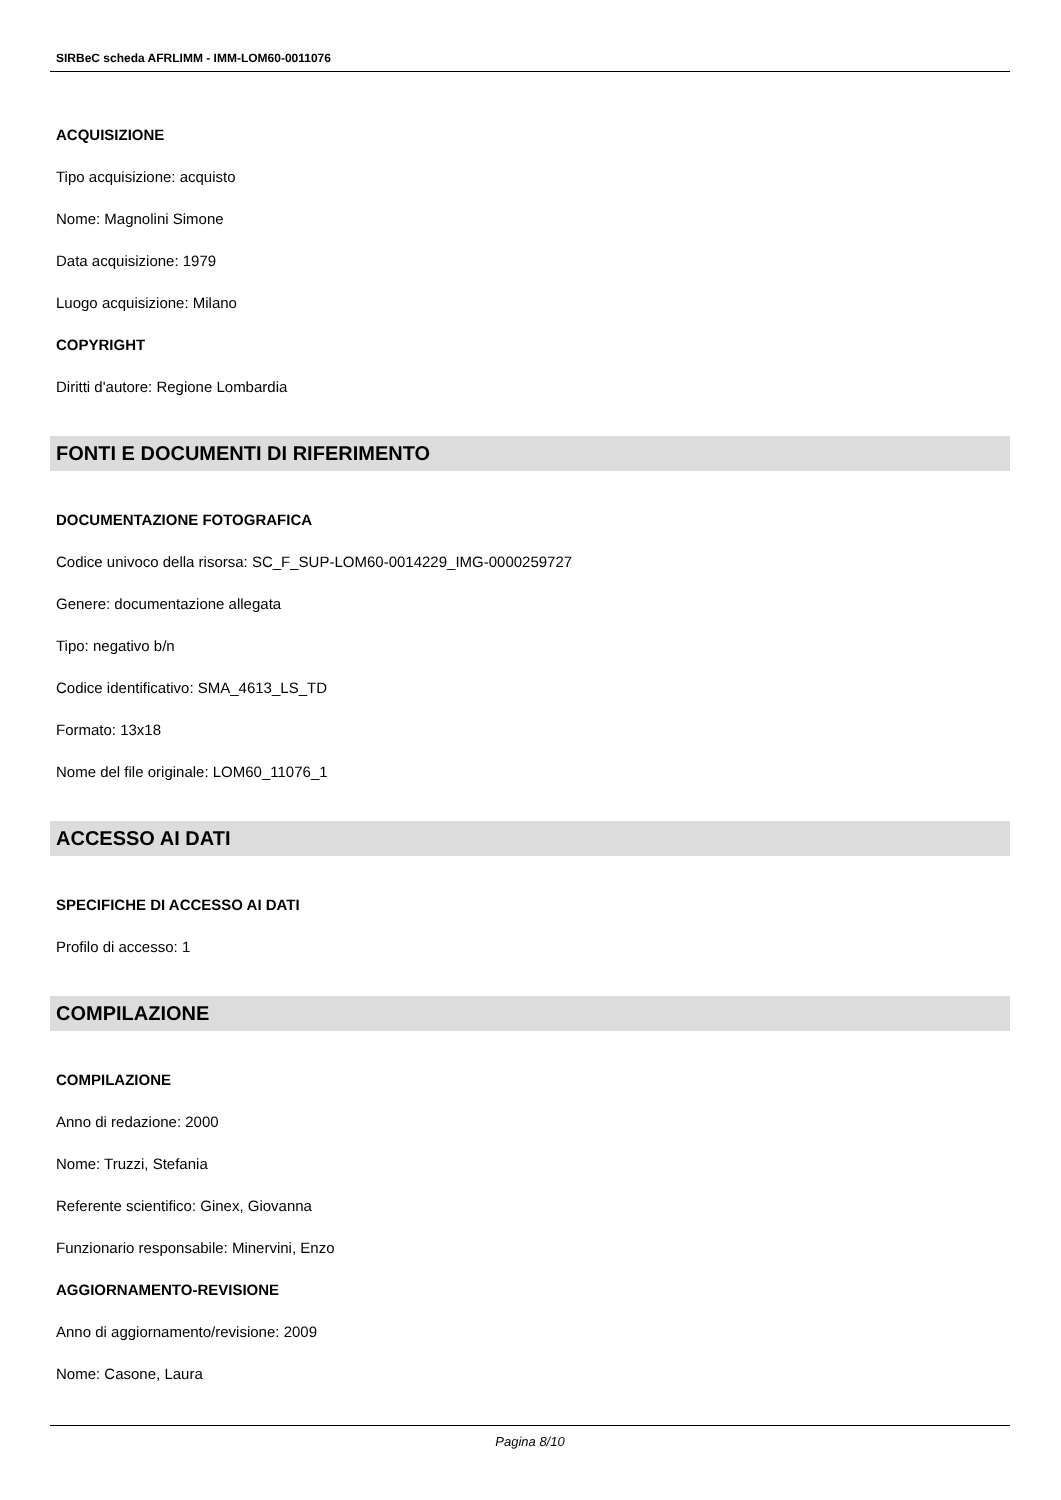SIRBeC scheda AFRLIMM - IMM-LOM60-0011076
ACQUISIZIONE
Tipo acquisizione: acquisto
Nome: Magnolini Simone
Data acquisizione: 1979
Luogo acquisizione: Milano
COPYRIGHT
Diritti d'autore: Regione Lombardia
FONTI E DOCUMENTI DI RIFERIMENTO
DOCUMENTAZIONE FOTOGRAFICA
Codice univoco della risorsa: SC_F_SUP-LOM60-0014229_IMG-0000259727
Genere: documentazione allegata
Tipo: negativo b/n
Codice identificativo: SMA_4613_LS_TD
Formato: 13x18
Nome del file originale: LOM60_11076_1
ACCESSO AI DATI
SPECIFICHE DI ACCESSO AI DATI
Profilo di accesso: 1
COMPILAZIONE
COMPILAZIONE
Anno di redazione: 2000
Nome: Truzzi, Stefania
Referente scientifico: Ginex, Giovanna
Funzionario responsabile: Minervini, Enzo
AGGIORNAMENTO-REVISIONE
Anno di aggiornamento/revisione: 2009
Nome: Casone, Laura
Pagina 8/10